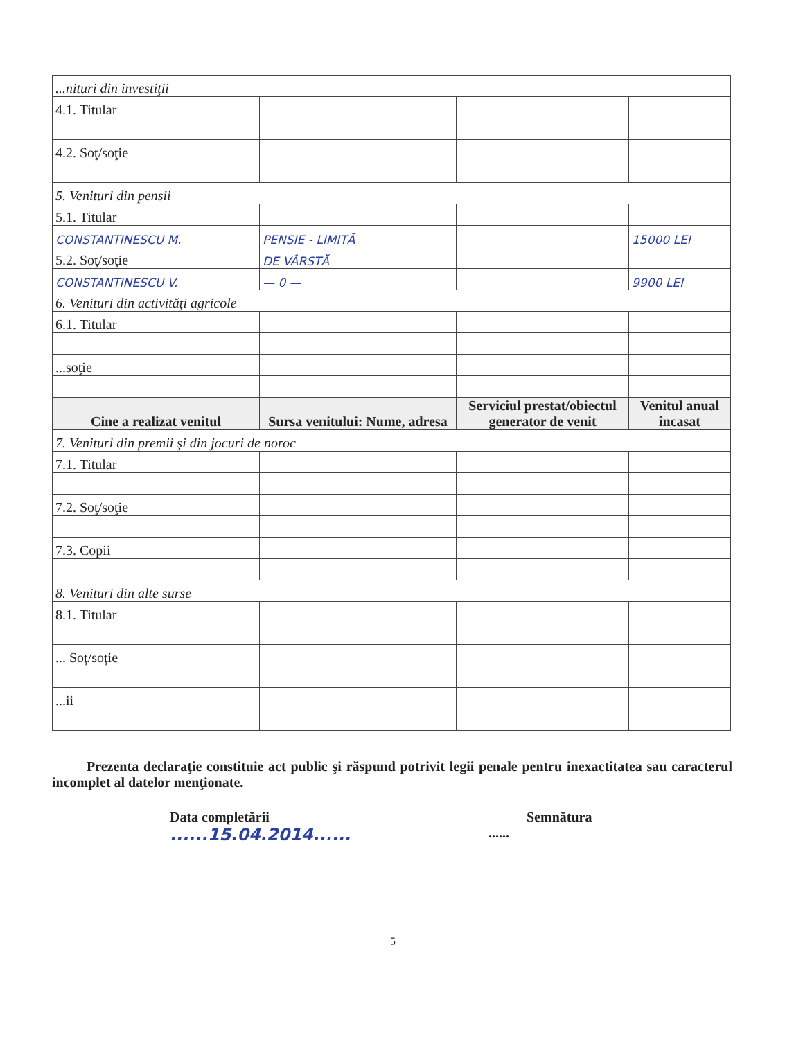| ...nituri din investiţii | | | |
| 4.1. Titular | | | |
| 4.2. Soţ/soţie | | | |
| 5. Venituri din pensii | | | |
| 5.1. Titular | | | |
| CONSTANTINESCU M. | PENSIE - LIMITĂ | | 15000 LEI |
| 5.2. Soţ/soţie | DE VÂRSTĂ | | |
| CONSTANTINESCU V. | — 0 — | | 9900 LEI |
| 6. Venituri din activităţi agricole | | | |
| 6.1. Titular | | | |
| ...soţie | | | |
| Cine a realizat venitul | Sursa venitului: Nume, adresa | Serviciul prestat/obiectul generator de venit | Venitul anual încasat |
| 7. Venituri din premii şi din jocuri de noroc | | | |
| 7.1. Titular | | | |
| 7.2. Soţ/soţie | | | |
| 7.3. Copii | | | |
| 8. Venituri din alte surse | | | |
| 8.1. Titular | | | |
| ... Soţ/soţie | | | |
| ...ii | | | |
Prezenta declaraţie constituie act public şi răspund potrivit legii penale pentru inexactitatea sau caracterul incomplet al datelor menţionate.
Data completării
......15.04.2014......
Semnătura
......
5